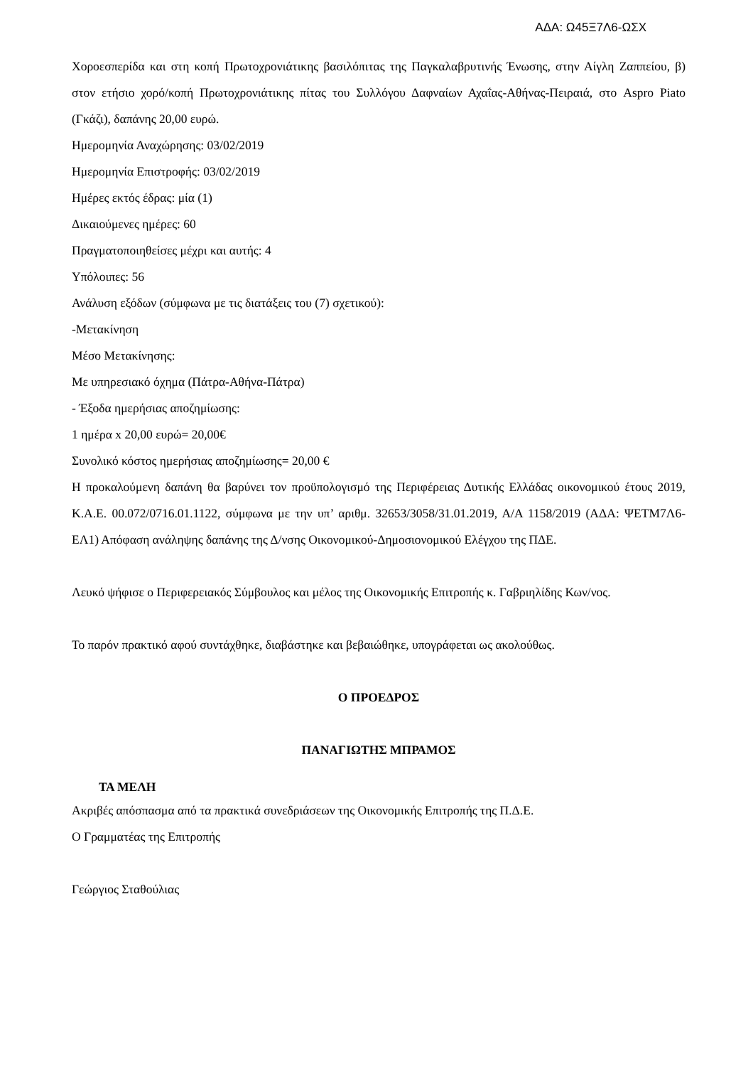ΑΔΑ: Ω45Ξ7Λ6-ΩΣΧ
Χοροεσπερίδα και στη κοπή Πρωτοχρονιάτικης βασιλόπιτας της Παγκαλαβρυτινής Ένωσης, στην Αίγλη Ζαππείου, β) στον ετήσιο χορό/κοπή Πρωτοχρονιάτικης πίτας του Συλλόγου Δαφναίων Αχαΐας-Αθήνας-Πειραιά, στο Aspro Piato (Γκάζι), δαπάνης 20,00 ευρώ.
Ημερομηνία Αναχώρησης: 03/02/2019
Ημερομηνία Επιστροφής: 03/02/2019
Ημέρες εκτός έδρας: μία (1)
Δικαιούμενες ημέρες: 60
Πραγματοποιηθείσες μέχρι και αυτής: 4
Υπόλοιπες: 56
Ανάλυση εξόδων (σύμφωνα με τις διατάξεις του (7) σχετικού):
-Μετακίνηση
Μέσο Μετακίνησης:
Με υπηρεσιακό όχημα (Πάτρα-Αθήνα-Πάτρα)
- Έξοδα ημερήσιας αποζημίωσης:
1 ημέρα x 20,00 ευρώ= 20,00€
Συνολικό κόστος ημερήσιας αποζημίωσης= 20,00 €
Η προκαλούμενη δαπάνη θα βαρύνει τον προϋπολογισμό της Περιφέρειας Δυτικής Ελλάδας οικονομικού έτους 2019, Κ.Α.Ε. 00.072/0716.01.1122, σύμφωνα με την υπ’ αριθμ. 32653/3058/31.01.2019, Α/Α 1158/2019 (ΑΔΑ: ΨΕΤΜ7Λ6-ΕΛ1) Απόφαση ανάληψης δαπάνης της Δ/νσης Οικονομικού-Δημοσιονομικού Ελέγχου της ΠΔΕ.
Λευκό ψήφισε ο Περιφερειακός Σύμβουλος και μέλος της Οικονομικής Επιτροπής κ. Γαβριηλίδης Κων/νος.
Το παρόν πρακτικό αφού συντάχθηκε, διαβάστηκε και βεβαιώθηκε, υπογράφεται ως ακολούθως.
Ο ΠΡΟΕΔΡΟΣ
ΠΑΝΑΓΙΩΤΗΣ ΜΠΡΑΜΟΣ
ΤΑ ΜΕΛΗ
Ακριβές απόσπασμα από τα πρακτικά συνεδριάσεων της Οικονομικής Επιτροπής της Π.Δ.Ε.
Ο Γραμματέας της Επιτροπής
Γεώργιος Σταθούλιας